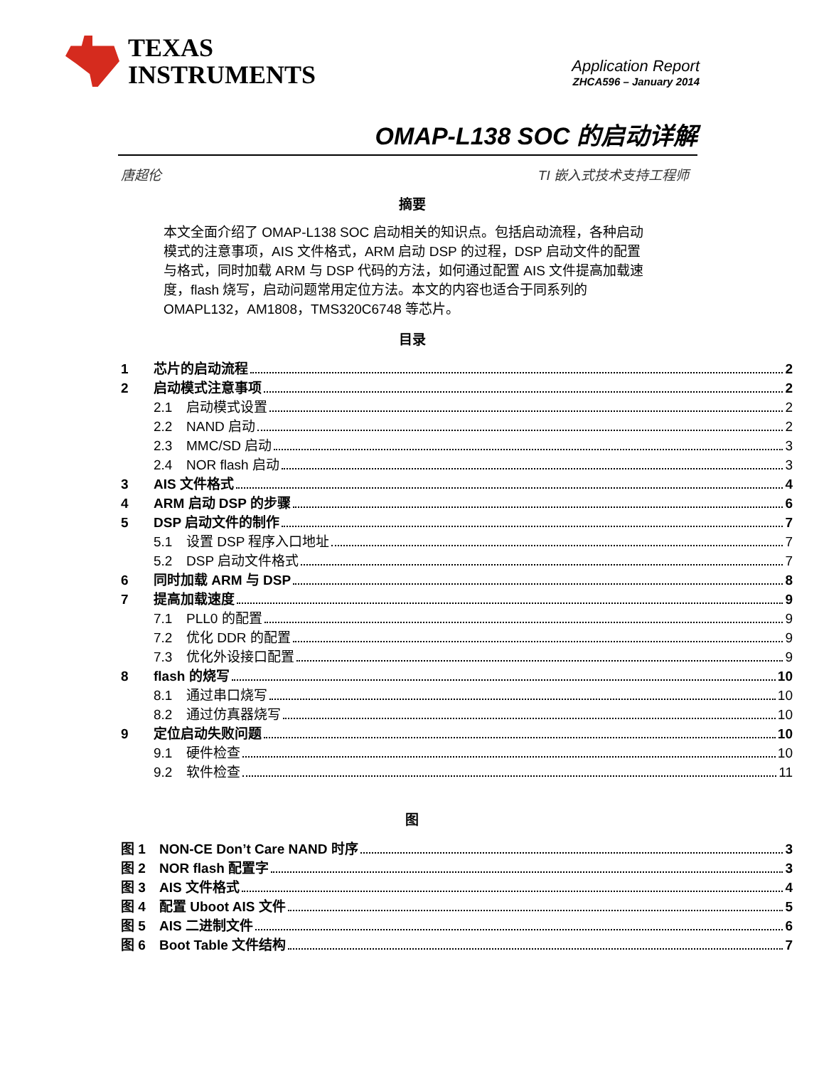TEXAS
INSTRUMENTS
Application Report
ZHCA596 – January 2014
OMAP-L138 SOC 的启动详解
唐超伦 TI 嵌入式技术支持工程师
摘要
本文全面介绍了 OMAP-L138 SOC 启动相关的知识点。包括启动流程，各种启动模式的注意事项，AIS 文件格式，ARM 启动 DSP 的过程，DSP 启动文件的配置与格式，同时加载 ARM 与 DSP 代码的方法，如何通过配置 AIS 文件提高加载速度，flash 烧写，启动问题常用定位方法。本文的内容也适合于同系列的 OMAPL132，AM1808，TMS320C6748 等芯片。
目录
1 芯片的启动流程 2
2 启动模式注意事项 2
2.1 启动模式设置 2
2.2 NAND 启动 2
2.3 MMC/SD 启动 3
2.4 NOR flash 启动 3
3 AIS 文件格式 4
4 ARM 启动 DSP 的步骤 6
5 DSP 启动文件的制作 7
5.1 设置 DSP 程序入口地址 7
5.2 DSP 启动文件格式 7
6 同时加载 ARM 与 DSP 8
7 提高加载速度 9
7.1 PLL0 的配置 9
7.2 优化 DDR 的配置 9
7.3 优化外设接口配置 9
8 flash 的烧写 10
8.1 通过串口烧写 10
8.2 通过仿真器烧写 10
9 定位启动失败问题 10
9.1 硬件检查 10
9.2 软件检查 11
图
图 1 NON-CE Don’t Care NAND 时序 3
图 2 NOR flash 配置字 3
图 3 AIS 文件格式 4
图 4 配置 Uboot AIS 文件 5
图 5 AIS 二进制文件 6
图 6 Boot Table 文件结构 7